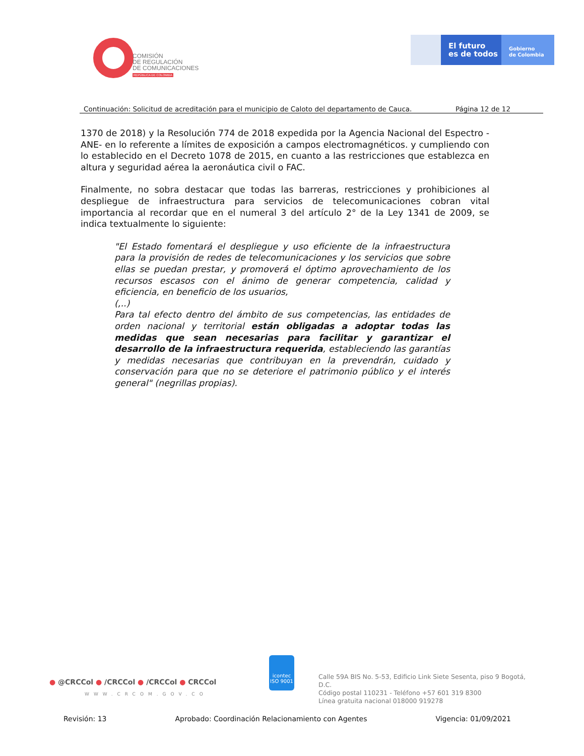COMISIÓN
DE REGULACIÓN
DE COMUNICACIONES
REPÚBLICA DE COLOMBIA
El futuro
es de todos
Gobierno
de Colombia
Continuación: Solicitud de acreditación para el municipio de Caloto del departamento de Cauca. Página 12 de 12
1370 de 2018) y la Resolución 774 de 2018 expedida por la Agencia Nacional del Espectro -ANE- en lo referente a límites de exposición a campos electromagnéticos. y cumpliendo con lo establecido en el Decreto 1078 de 2015, en cuanto a las restricciones que establezca en altura y seguridad aérea la aeronáutica civil o FAC.
Finalmente, no sobra destacar que todas las barreras, restricciones y prohibiciones al despliegue de infraestructura para servicios de telecomunicaciones cobran vital importancia al recordar que en el numeral 3 del artículo 2° de la Ley 1341 de 2009, se indica textualmente lo siguiente:
"El Estado fomentará el despliegue y uso eficiente de la infraestructura para la provisión de redes de telecomunicaciones y los servicios que sobre ellas se puedan prestar, y promoverá el óptimo aprovechamiento de los recursos escasos con el ánimo de generar competencia, calidad y eficiencia, en beneficio de los usuarios,
(,..)
Para tal efecto dentro del ámbito de sus competencias, las entidades de orden nacional y territorial están obligadas a adoptar todas las medidas que sean necesarias para facilitar y garantizar el desarrollo de la infraestructura requerida, estableciendo las garantías y medidas necesarias que contribuyan en la prevendrán, cuidado y conservación para que no se deteriore el patrimonio público y el interés general" (negrillas propias).
● @CRCCol ● /CRCCol ● /CRCCol ● CRCCol
WWW.CRCOM.GOV.CO
icontec
ISO 9001
Calle 59A BIS No. 5-53, Edificio Link Siete Sesenta, piso 9 Bogotá, D.C.
Código postal 110231 - Teléfono +57 601 319 8300
Línea gratuita nacional 018000 919278
Revisión: 13 Aprobado: Coordinación Relacionamiento con Agentes Vigencia: 01/09/2021